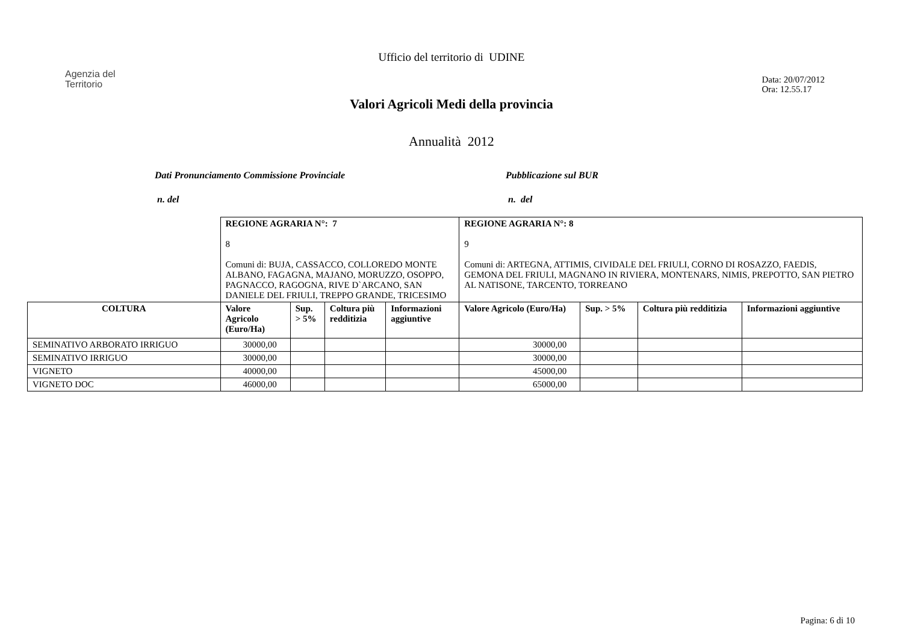Ufficio del territorio di UDINE
Agenzia del
Territorio
Data: 20/07/2012
Ora: 12.55.17
Valori Agricoli Medi della provincia
Annualità 2012
Dati Pronunciamento Commissione Provinciale Pubblicazione sul BUR
n. del n. del
| | REGIONE AGRARIA N°: 7 8 Comuni di: BUJA, CASSACCO, COLLOREDO MONTE ALBANO, FAGAGNA, MAJANO, MORUZZO, OSOPPO, PAGNACCO, RAGOGNA, RIVE D`ARCANO, SAN DANIELE DEL FRIULI, TREPPO GRANDE, TRICESIMO | | | | REGIONE AGRARIA N°: 8 9 Comuni di: ARTEGNA, ATTIMIS, CIVIDALE DEL FRIULI, CORNO DI ROSAZZO, FAEDIS, GEMONA DEL FRIULI, MAGNANO IN RIVIERA, MONTENARS, NIMIS, PREPOTTO, SAN PIETRO AL NATISONE, TARCENTO, TORREANO | | | |
| COLTURA | Valore Agricolo (Euro/Ha) | Sup. > 5% | Coltura più redditizia | Informazioni aggiuntive | Valore Agricolo (Euro/Ha) | Sup. > 5% | Coltura più redditizia | Informazioni aggiuntive |
| SEMINATIVO ARBORATO IRRIGUO | 30000,00 | | | | 30000,00 | | | |
| SEMINATIVO IRRIGUO | 30000,00 | | | | 30000,00 | | | |
| VIGNETO | 40000,00 | | | | 45000,00 | | | |
| VIGNETO DOC | 46000,00 | | | | 65000,00 | | | |
Pagina: 6 di 10